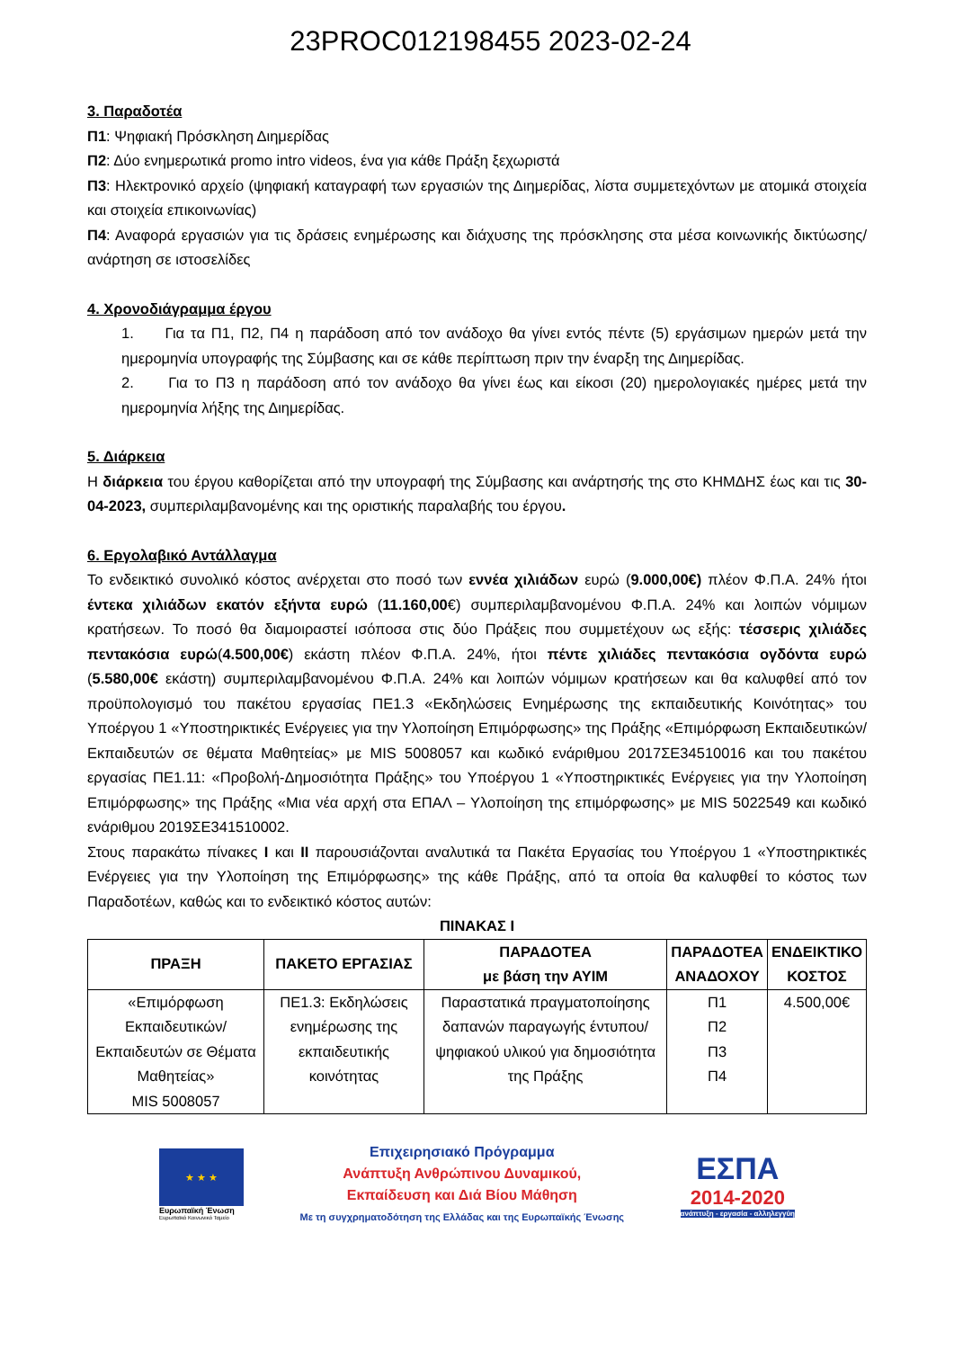23PROC012198455 2023-02-24
3. Παραδοτέα
Π1: Ψηφιακή Πρόσκληση Διημερίδας
Π2: Δύο ενημερωτικά promo intro videos, ένα για κάθε Πράξη ξεχωριστά
Π3: Ηλεκτρονικό αρχείο (ψηφιακή καταγραφή των εργασιών της Διημερίδας, λίστα συμμετεχόντων με ατομικά στοιχεία και στοιχεία επικοινωνίας)
Π4: Αναφορά εργασιών για τις δράσεις ενημέρωσης και διάχυσης της πρόσκλησης στα μέσα κοινωνικής δικτύωσης/ ανάρτηση σε ιστοσελίδες
4. Χρονοδιάγραμμα έργου
1. Για τα Π1, Π2, Π4 η παράδοση από τον ανάδοχο θα γίνει εντός πέντε (5) εργάσιμων ημερών μετά την ημερομηνία υπογραφής της Σύμβασης και σε κάθε περίπτωση πριν την έναρξη της Διημερίδας.
2. Για το Π3 η παράδοση από τον ανάδοχο θα γίνει έως και είκοσι (20) ημερολογιακές ημέρες μετά την ημερομηνία λήξης της Διημερίδας.
5. Διάρκεια
Η διάρκεια του έργου καθορίζεται από την υπογραφή της Σύμβασης και ανάρτησής της στο ΚΗΜΔΗΣ έως και τις 30-04-2023, συμπεριλαμβανομένης και της οριστικής παραλαβής του έργου.
6. Εργολαβικό Αντάλλαγμα
Το ενδεικτικό συνολικό κόστος ανέρχεται στο ποσό των εννέα χιλιάδων ευρώ (9.000,00€) πλέον Φ.Π.Α. 24% ήτοι έντεκα χιλιάδων εκατόν εξήντα ευρώ (11.160,00€) συμπεριλαμβανομένου Φ.Π.Α. 24% και λοιπών νόμιμων κρατήσεων. Το ποσό θα διαμοιραστεί ισόποσα στις δύο Πράξεις που συμμετέχουν ως εξής: τέσσερις χιλιάδες πεντακόσια ευρώ(4.500,00€) εκάστη πλέον Φ.Π.Α. 24%, ήτοι πέντε χιλιάδες πεντακόσια ογδόντα ευρώ (5.580,00€ εκάστη) συμπεριλαμβανομένου Φ.Π.Α. 24% και λοιπών νόμιμων κρατήσεων και θα καλυφθεί από τον προϋπολογισμό του πακέτου εργασίας ΠΕ1.3 «Εκδηλώσεις Ενημέρωσης της εκπαιδευτικής Κοινότητας» του Υποέργου 1 «Υποστηρικτικές Ενέργειες για την Υλοποίηση Επιμόρφωσης» της Πράξης «Επιμόρφωση Εκπαιδευτικών/Εκπαιδευτών σε θέματα Μαθητείας» με MIS 5008057 και κωδικό ενάριθμου 2017ΣΕ34510016 και του πακέτου εργασίας ΠΕ1.11: «Προβολή-Δημοσιότητα Πράξης» του Υποέργου 1 «Υποστηρικτικές Ενέργειες για την Υλοποίηση Επιμόρφωσης» της Πράξης «Μια νέα αρχή στα ΕΠΑΛ – Υλοποίηση της επιμόρφωσης» με MIS 5022549 και κωδικό ενάριθμου 2019ΣΕ341510002.
Στους παρακάτω πίνακες Ι και ΙΙ παρουσιάζονται αναλυτικά τα Πακέτα Εργασίας του Υποέργου 1 «Υποστηρικτικές Ενέργειες για την Υλοποίηση της Επιμόρφωσης» της κάθε Πράξης, από τα οποία θα καλυφθεί το κόστος των Παραδοτέων, καθώς και το ενδεικτικό κόστος αυτών:
ΠΙΝΑΚΑΣ Ι
| ΠΡΑΞΗ | ΠΑΚΕΤΟ ΕΡΓΑΣΙΑΣ | ΠΑΡΑΔΟΤΕΑ με βάση την ΑΥΙΜ | ΠΑΡΑΔΟΤΕΑ ΑΝΑΔΟΧΟΥ | ΕΝΔΕΙΚΤΙΚΟ ΚΟΣΤΟΣ |
| --- | --- | --- | --- | --- |
| «Επιμόρφωση Εκπαιδευτικών/ Εκπαιδευτών σε Θέματα Μαθητείας» MIS 5008057 | ΠΕ1.3: Εκδηλώσεις ενημέρωσης της εκπαιδευτικής κοινότητας | Παραστατικά πραγματοποίησης δαπανών παραγωγής έντυπου/ψηφιακού υλικού για δημοσιότητα της Πράξης | Π1 Π2 Π3 Π4 | 4.500,00€ |
★ ★ ★
Ευρωπαϊκή Ένωση
Ευρωπαϊκό Κοινωνικό Ταμείο
Επιχειρησιακό Πρόγραμμα
Ανάπτυξη Ανθρώπινου Δυναμικού,
Εκπαίδευση και Διά Βίου Μάθηση
Με τη συγχρηματοδότηση της Ελλάδας και της Ευρωπαϊκής Ένωσης
ΕΣΠΑ
2014-2020
ανάπτυξη - εργασία - αλληλεγγύη